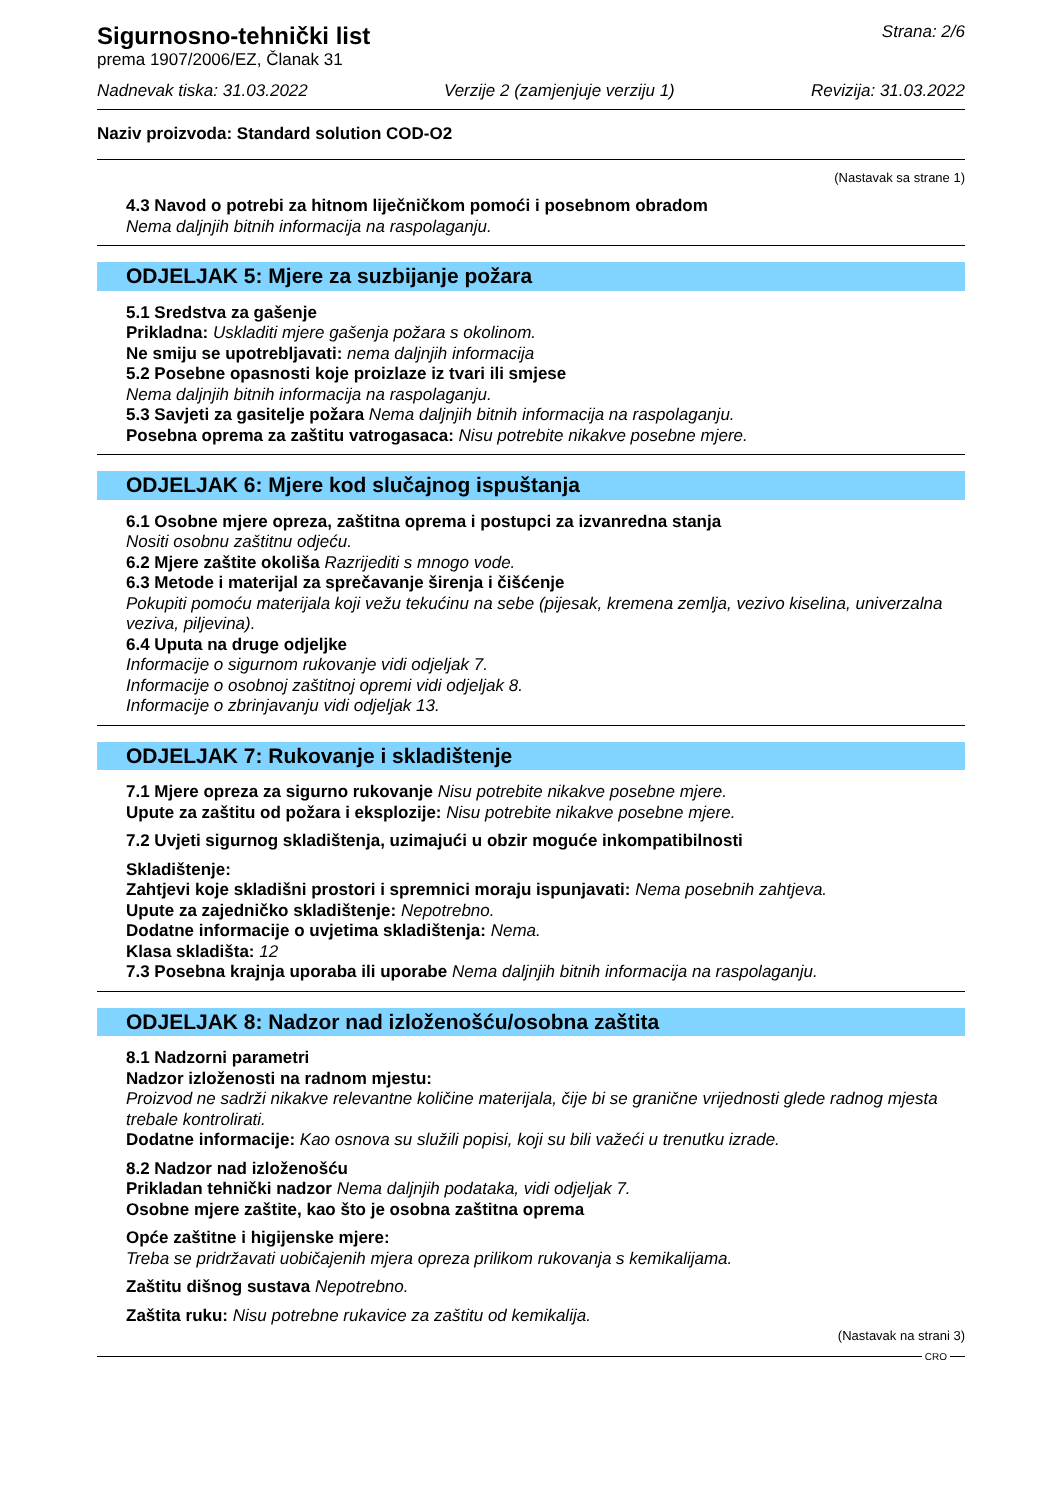Sigurnosno-tehnički list
prema 1907/2006/EZ, Članak 31
Strana: 2/6
Nadnevak tiska: 31.03.2022 Verzije 2 (zamjenjuje verziju 1) Revizija: 31.03.2022
Naziv proizvoda: Standard solution COD-O2
(Nastavak sa strane 1)
4.3 Navod o potrebi za hitnom liječničkom pomoći i posebnom obradom
Nema daljnjih bitnih informacija na raspolaganju.
ODJELJAK 5: Mjere za suzbijanje požara
5.1 Sredstva za gašenje
Prikladna: Uskladiti mjere gašenja požara s okolinom.
Ne smiju se upotrebljavati: nema daljnjih informacija
5.2 Posebne opasnosti koje proizlaze iz tvari ili smjese
Nema daljnjih bitnih informacija na raspolaganju.
5.3 Savjeti za gasitelje požara Nema daljnjih bitnih informacija na raspolaganju.
Posebna oprema za zaštitu vatrogasaca: Nisu potrebite nikakve posebne mjere.
ODJELJAK 6: Mjere kod slučajnog ispuštanja
6.1 Osobne mjere opreza, zaštitna oprema i postupci za izvanredna stanja
Nositi osobnu zaštitnu odjeću.
6.2 Mjere zaštite okoliša Razrijediti s mnogo vode.
6.3 Metode i materijal za sprečavanje širenja i čišćenje
Pokupiti pomoću materijala koji vežu tekućinu na sebe (pijesak, kremena zemlja, vezivo kiselina, univerzalna veziva, piljevina).
6.4 Uputa na druge odjeljke
Informacije o sigurnom rukovanje vidi odjeljak 7.
Informacije o osobnoj zaštitnoj opremi vidi odjeljak 8.
Informacije o zbrinjavanju vidi odjeljak 13.
ODJELJAK 7: Rukovanje i skladištenje
7.1 Mjere opreza za sigurno rukovanje Nisu potrebite nikakve posebne mjere.
Upute za zaštitu od požara i eksplozije: Nisu potrebite nikakve posebne mjere.
7.2 Uvjeti sigurnog skladištenja, uzimajući u obzir moguće inkompatibilnosti
Skladištenje:
Zahtjevi koje skladišni prostori i spremnici moraju ispunjavati: Nema posebnih zahtjeva.
Upute za zajedničko skladištenje: Nepotrebno.
Dodatne informacije o uvjetima skladištenja: Nema.
Klasa skladišta: 12
7.3 Posebna krajnja uporaba ili uporabe Nema daljnjih bitnih informacija na raspolaganju.
ODJELJAK 8: Nadzor nad izloženošću/osobna zaštita
8.1 Nadzorni parametri
Nadzor izloženosti na radnom mjestu:
Proizvod ne sadrži nikakve relevantne količine materijala, čije bi se granične vrijednosti glede radnog mjesta trebale kontrolirati.
Dodatne informacije: Kao osnova su služili popisi, koji su bili važeći u trenutku izrade.
8.2 Nadzor nad izloženošću
Prikladan tehnički nadzor Nema daljnjih podataka, vidi odjeljak 7.
Osobne mjere zaštite, kao što je osobna zaštitna oprema
Opće zaštitne i higijenske mjere:
Treba se pridržavati uobičajenih mjera opreza prilikom rukovanja s kemikalijama.
Zaštitu dišnog sustava Nepotrebno.
Zaštita ruku: Nisu potrebne rukavice za zaštitu od kemikalija.
(Nastavak na strani 3)
CRO